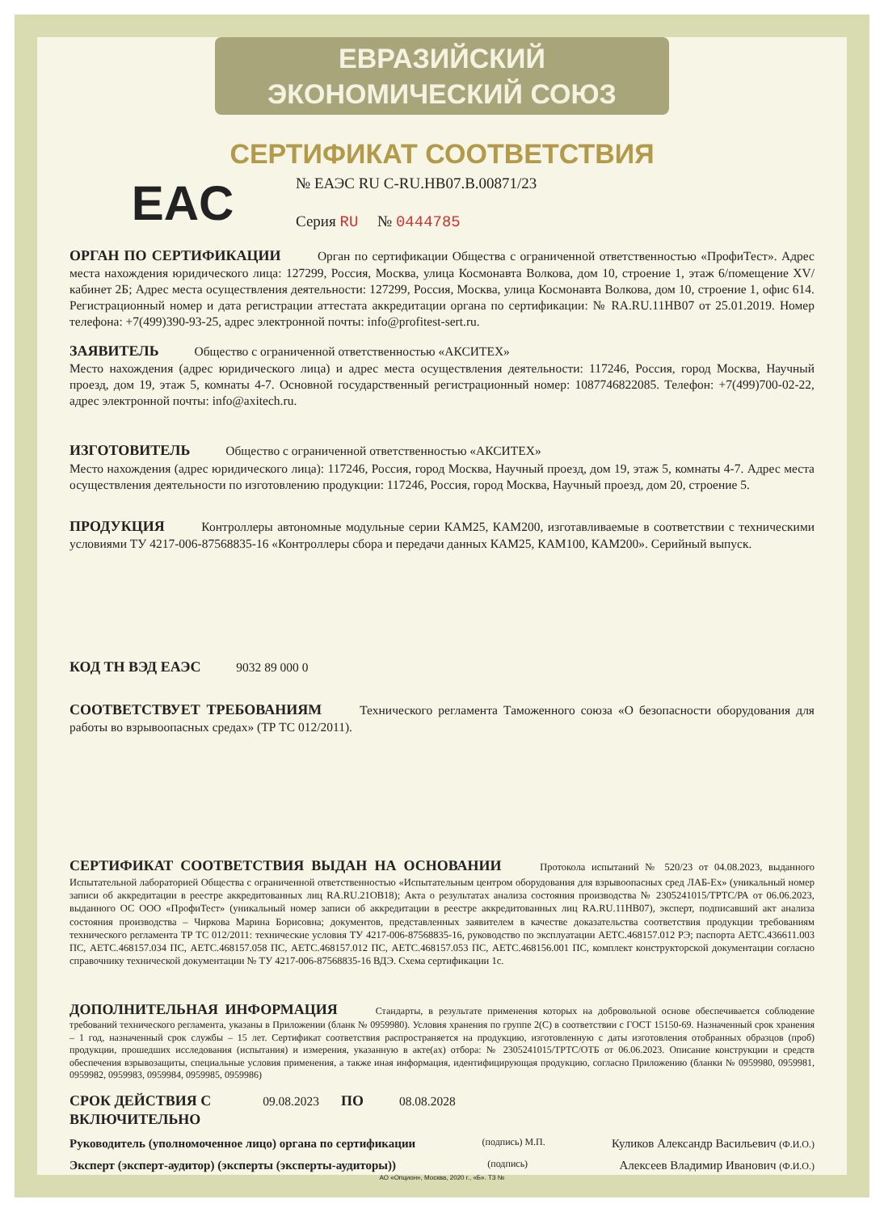ЕВРАЗИЙСКИЙ ЭКОНОМИЧЕСКИЙ СОЮЗ
СЕРТИФИКАТ СООТВЕТСТВИЯ
EAC
№ ЕАЭС RU C-RU.HB07.B.00871/23
Серия RU № 0444785
ОРГАН ПО СЕРТИФИКАЦИИ Орган по сертификации Общества с ограниченной ответственностью «ПрофиТест». Адрес места нахождения юридического лица: 127299, Россия, Москва, улица Космонавта Волкова, дом 10, строение 1, этаж 6/помещение XV/кабинет 2Б; Адрес места осуществления деятельности: 127299, Россия, Москва, улица Космонавта Волкова, дом 10, строение 1, офис 614. Регистрационный номер и дата регистрации аттестата аккредитации органа по сертификации: № RA.RU.11HB07 от 25.01.2019. Номер телефона: +7(499)390-93-25, адрес электронной почты: info@profitest-sert.ru.
ЗАЯВИТЕЛЬ Общество с ограниченной ответственностью «АКСИТЕХ»
Место нахождения (адрес юридического лица) и адрес места осуществления деятельности: 117246, Россия, город Москва, Научный проезд, дом 19, этаж 5, комнаты 4-7. Основной государственный регистрационный номер: 1087746822085. Телефон: +7(499)700-02-22, адрес электронной почты: info@axitech.ru.
ИЗГОТОВИТЕЛЬ Общество с ограниченной ответственностью «АКСИТЕХ»
Место нахождения (адрес юридического лица): 117246, Россия, город Москва, Научный проезд, дом 19, этаж 5, комнаты 4-7. Адрес места осуществления деятельности по изготовлению продукции: 117246, Россия, город Москва, Научный проезд, дом 20, строение 5.
ПРОДУКЦИЯ Контроллеры автономные модульные серии КАМ25, КАМ200, изготавливаемые в соответствии с техническими условиями ТУ 4217-006-87568835-16 «Контроллеры сбора и передачи данных КАМ25, КАМ100, КАМ200». Серийный выпуск.
КОД ТН ВЭД ЕАЭС 9032 89 000 0
СООТВЕТСТВУЕТ ТРЕБОВАНИЯМ Технического регламента Таможенного союза «О безопасности оборудования для работы во взрывоопасных средах» (ТР ТС 012/2011).
СЕРТИФИКАТ СООТВЕТСТВИЯ ВЫДАН НА ОСНОВАНИИ Протокола испытаний № 520/23 от 04.08.2023, выданного Испытательной лабораторией Общества с ограниченной ответственностью «Испытательным центром оборудования для взрывоопасных сред ЛАБ-Ех» (уникальный номер записи об аккредитации в реестре аккредитованных лиц RA.RU.21OB18); Акта о результатах анализа состояния производства № 2305241015/ТРТС/РА от 06.06.2023, выданного ОС ООО «ПрофиТест» (уникальный номер записи об аккредитации в реестре аккредитованных лиц RA.RU.11HB07), эксперт, подписавший акт анализа состояния производства – Чиркова Марина Борисовна; документов, представленных заявителем в качестве доказательства соответствия продукции требованиям технического регламента ТР ТС 012/2011: технические условия ТУ 4217-006-87568835-16, руководство по эксплуатации АЕТС.468157.012 РЭ; паспорта АЕТС.436611.003 ПС, АЕТС.468157.034 ПС, АЕТС.468157.058 ПС, АЕТС.468157.012 ПС, АЕТС.468157.053 ПС, АЕТС.468156.001 ПС, комплект конструкторской документации согласно справочнику технической документации № ТУ 4217-006-87568835-16 ВДЭ. Схема сертификации 1с.
ДОПОЛНИТЕЛЬНАЯ ИНФОРМАЦИЯ Стандарты, в результате применения которых на добровольной основе обеспечивается соблюдение требований технического регламента, указаны в Приложении (бланк № 0959980). Условия хранения по группе 2(С) в соответствии с ГОСТ 15150-69. Назначенный срок хранения – 1 год, назначенный срок службы – 15 лет. Сертификат соответствия распространяется на продукцию, изготовленную с даты изготовления отобранных образцов (проб) продукции, прошедших исследования (испытания) и измерения, указанную в акте(ах) отбора: № 2305241015/ТРТС/ОТБ от 06.06.2023. Описание конструкции и средств обеспечения взрывозащиты, специальные условия применения, а также иная информация, идентифицирующая продукцию, согласно Приложению (бланки № 0959980, 0959981, 0959982, 0959983, 0959984, 0959985, 0959986)
СРОК ДЕЙСТВИЯ С 09.08.2023 ПО 08.08.2028
ВКЛЮЧИТЕЛЬНО
Руководитель (уполномоченное лицо) органа по сертификации (подпись) М.П. Куликов Александр Васильевич (Ф.И.О.)
Эксперт (эксперт-аудитор) (эксперты (эксперты-аудиторы)) (подпись) Алексеев Владимир Иванович (Ф.И.О.)
АО «Опцион», Москва, 2020 г., «Б». ТЗ №